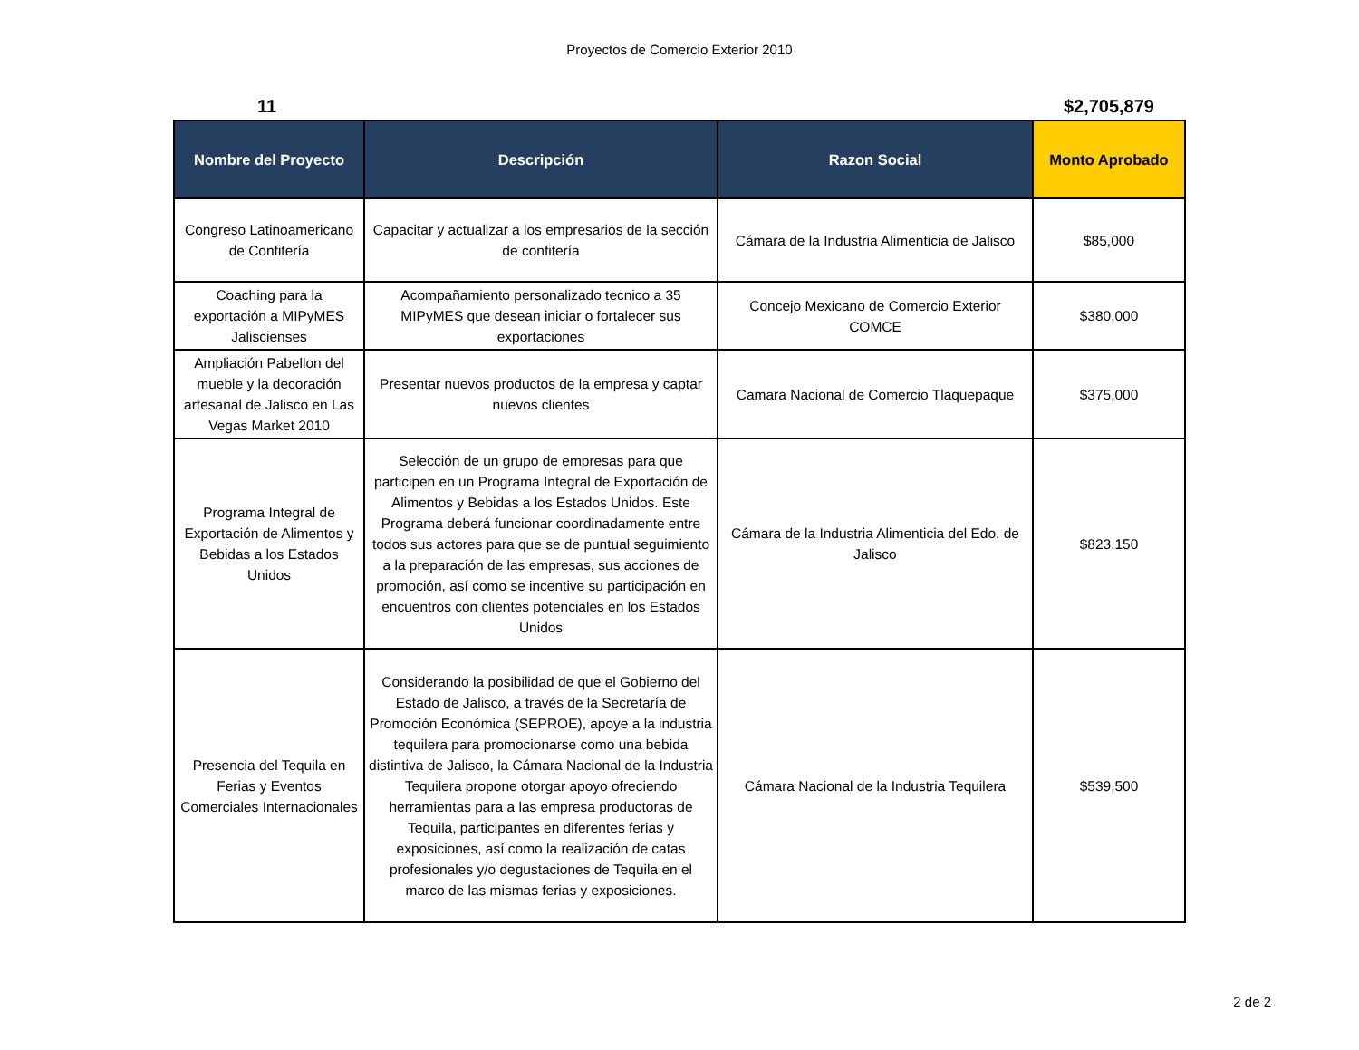Proyectos de Comercio Exterior 2010
11 $2,705,879
| Nombre del Proyecto | Descripción | Razon Social | Monto Aprobado |
| --- | --- | --- | --- |
| Congreso Latinoamericano de Confitería | Capacitar y actualizar a los empresarios de la sección de confitería | Cámara de la Industria Alimenticia de Jalisco | $85,000 |
| Coaching para la exportación a MIPyMES Jaliscienses | Acompañamiento personalizado tecnico a 35 MIPyMES que desean iniciar o fortalecer sus exportaciones | Concejo Mexicano de Comercio Exterior COMCE | $380,000 |
| Ampliación Pabellon del mueble y la decoración artesanal de Jalisco en Las Vegas Market 2010 | Presentar nuevos productos de la empresa y captar nuevos clientes | Camara Nacional de Comercio Tlaquepaque | $375,000 |
| Programa Integral de Exportación de Alimentos y Bebidas a los Estados Unidos | Selección de un grupo de empresas para que participen en un Programa Integral de Exportación de Alimentos y Bebidas a los Estados Unidos. Este Programa deberá funcionar coordinadamente entre todos sus actores para que se de puntual seguimiento a la preparación de las empresas, sus acciones de promoción, así como se incentive su participación en encuentros con clientes potenciales en los Estados Unidos | Cámara de la Industria Alimenticia del Edo. de Jalisco | $823,150 |
| Presencia del Tequila en Ferias y Eventos Comerciales Internacionales | Considerando la posibilidad de que el Gobierno del Estado de Jalisco, a través de la Secretaría de Promoción Económica (SEPROE), apoye a la industria tequilera para promocionarse como una bebida distintiva de Jalisco, la Cámara Nacional de la Industria Tequilera propone otorgar apoyo ofreciendo herramientas para a las empresa productoras de Tequila, participantes en diferentes ferias y exposiciones, así como la realización de catas profesionales y/o degustaciones de Tequila en el marco de las mismas ferias y exposiciones. | Cámara Nacional de la Industria Tequilera | $539,500 |
2 de 2